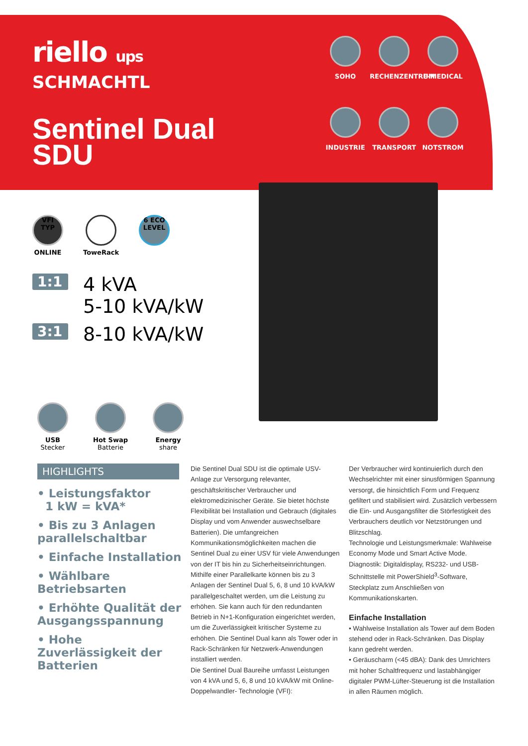riello ups
SCHMACHTL
Sentinel Dual
SDU
SOHO
RECHENZENTRUM
E-MEDICAL
INDUSTRIE
TRANSPORT
NOTSTROM
VFI TYP
ONLINE
ToweRack
6 ECO LEVEL
1:1 4 kVA
5-10 kVA/kW
3:1 8-10 kVA/kW
USB
Stecker
Hot Swap
Batterie
Energy
share
HIGHLIGHTS
• Leistungsfaktor
1 kW = kVA*
• Bis zu 3 Anlagen parallelschaltbar
• Einfache Installation
• Wählbare Betriebsarten
• Erhöhte Qualität der Ausgangsspannung
• Hohe Zuverlässigkeit der Batterien
Die Sentinel Dual SDU ist die optimale USV-Anlage zur Versorgung relevanter, geschäftskritischer Verbraucher und elektromedizinischer Geräte. Sie bietet höchste Flexibilität bei Installation und Gebrauch (digitales Display und vom Anwender auswechselbare Batterien). Die umfangreichen Kommunikationsmöglichkeiten machen die Sentinel Dual zu einer USV für viele Anwendungen von der IT bis hin zu Sicherheitseinrichtungen. Mithilfe einer Parallelkarte können bis zu 3 Anlagen der Sentinel Dual 5, 6, 8 und 10 kVA/kW parallelgeschaltet werden, um die Leistung zu erhöhen. Sie kann auch für den redundanten Betrieb in N+1-Konfiguration eingerichtet werden, um die Zuverlässigkeit kritischer Systeme zu erhöhen. Die Sentinel Dual kann als Tower oder in Rack-Schränken für Netzwerk-Anwendungen installiert werden.
Die Sentinel Dual Baureihe umfasst Leistungen von 4 kVA und 5, 6, 8 und 10 kVA/kW mit Online-Doppelwandler- Technologie (VFI):
Der Verbraucher wird kontinuierlich durch den Wechselrichter mit einer sinusförmigen Spannung versorgt, die hinsichtlich Form und Frequenz gefiltert und stabilisiert wird. Zusätzlich verbessern die Ein- und Ausgangsfilter die Störfestigkeit des Verbrauchers deutlich vor Netzstörungen und Blitzschlag.
Technologie und Leistungsmerkmale: Wahlweise Economy Mode und Smart Active Mode.
Diagnostik: Digitaldisplay, RS232- und USB-Schnittstelle mit PowerShield<sup>3</sup>-Software, Steckplatz zum Anschließen von Kommunikationskarten.
Einfache Installation
• Wahlweise Installation als Tower auf dem Boden stehend oder in Rack-Schränken. Das Display kann gedreht werden.
• Geräuscharm (<45 dBA): Dank des Umrichters mit hoher Schaltfrequenz und lastabhängiger digitaler PWM-Lüfter-Steuerung ist die Installation in allen Räumen möglich.